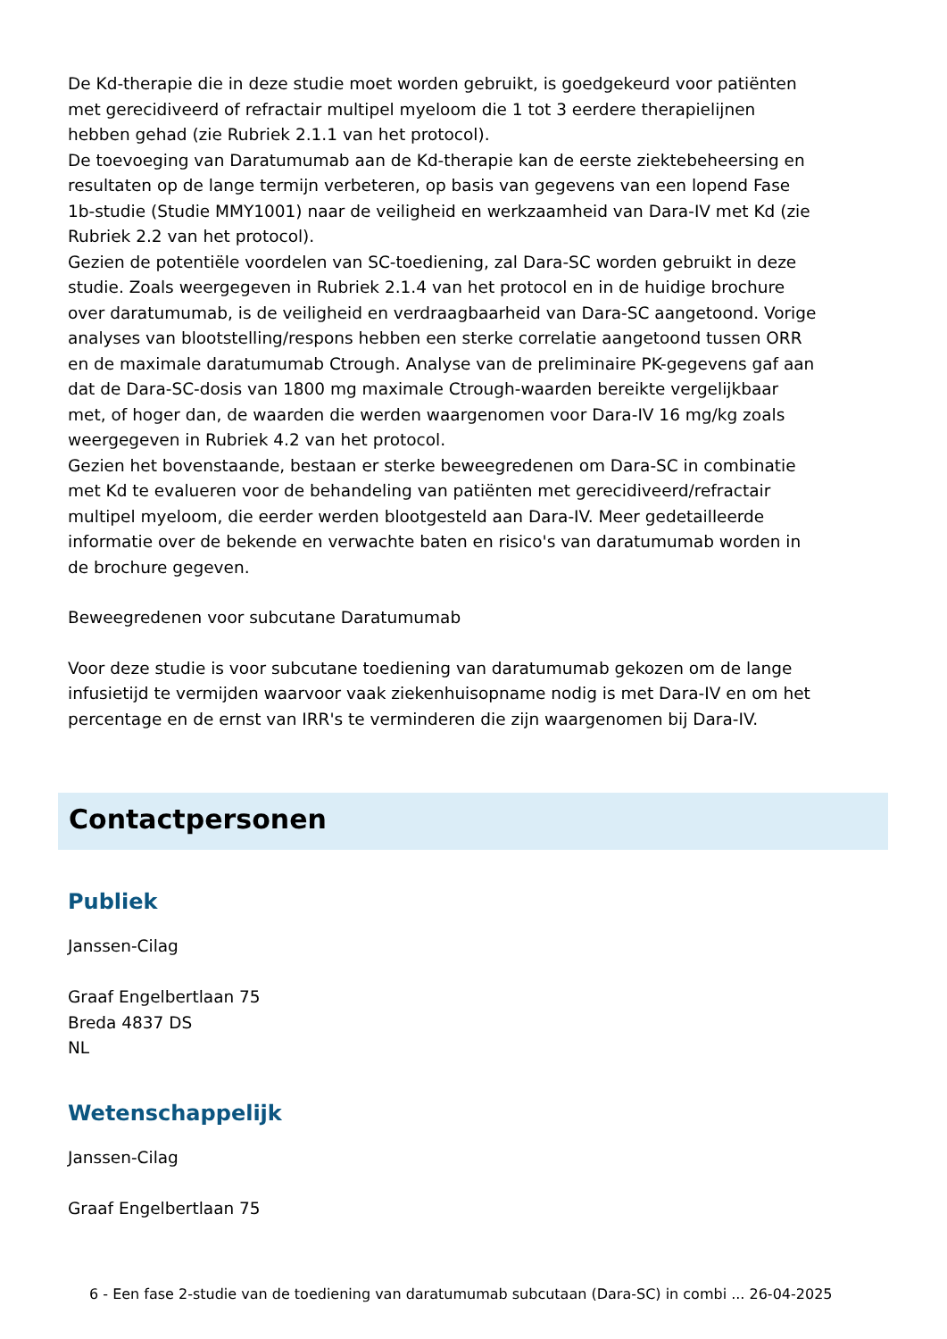De Kd-therapie die in deze studie moet worden gebruikt, is goedgekeurd voor patiënten met gerecidiveerd of refractair multipel myeloom die 1 tot 3 eerdere therapielijnen hebben gehad (zie Rubriek 2.1.1 van het protocol).
De toevoeging van Daratumumab aan de Kd-therapie kan de eerste ziektebeheersing en resultaten op de lange termijn verbeteren, op basis van gegevens van een lopend Fase 1b-studie (Studie MMY1001) naar de veiligheid en werkzaamheid van Dara-IV met Kd (zie Rubriek 2.2 van het protocol).
Gezien de potentiële voordelen van SC-toediening, zal Dara-SC worden gebruikt in deze studie. Zoals weergegeven in Rubriek 2.1.4 van het protocol en in de huidige brochure over daratumumab, is de veiligheid en verdraagbaarheid van Dara-SC aangetoond. Vorige analyses van blootstelling/respons hebben een sterke correlatie aangetoond tussen ORR en de maximale daratumumab Ctrough. Analyse van de preliminaire PK-gegevens gaf aan dat de Dara-SC-dosis van 1800 mg maximale Ctrough-waarden bereikte vergelijkbaar met, of hoger dan, de waarden die werden waargenomen voor Dara-IV 16 mg/kg zoals weergegeven in Rubriek 4.2 van het protocol.
Gezien het bovenstaande, bestaan er sterke beweegredenen om Dara-SC in combinatie met Kd te evalueren voor de behandeling van patiënten met gerecidiveerd/refractair multipel myeloom, die eerder werden blootgesteld aan Dara-IV. Meer gedetailleerde informatie over de bekende en verwachte baten en risico's van daratumumab worden in de brochure gegeven.
Beweegredenen voor subcutane Daratumumab
Voor deze studie is voor subcutane toediening van daratumumab gekozen om de lange infusietijd te vermijden waarvoor vaak ziekenhuisopname nodig is met Dara-IV en om het percentage en de ernst van IRR's te verminderen die zijn waargenomen bij Dara-IV.
Contactpersonen
Publiek
Janssen-Cilag
Graaf Engelbertlaan 75
Breda 4837 DS
NL
Wetenschappelijk
Janssen-Cilag
Graaf Engelbertlaan 75
6 - Een fase 2-studie van de toediening van daratumumab subcutaan (Dara-SC) in combi ... 26-04-2025